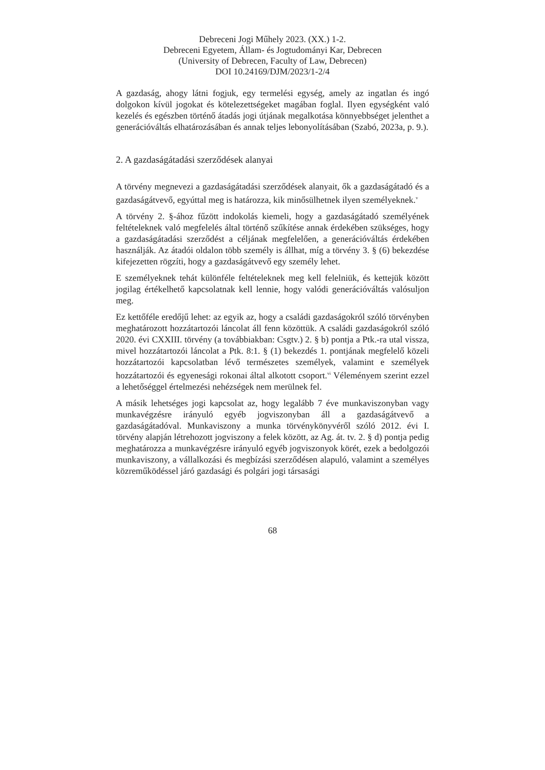Debreceni Jogi Műhely 2023. (XX.) 1-2.
Debreceni Egyetem, Állam- és Jogtudományi Kar, Debrecen
(University of Debrecen, Faculty of Law, Debrecen)
DOI 10.24169/DJM/2023/1-2/4
A gazdaság, ahogy látni fogjuk, egy termelési egység, amely az ingatlan és ingó dolgokon kívül jogokat és kötelezettségeket magában foglal. Ilyen egységként való kezelés és egészben történő átadás jogi útjának megalkotása könnyebbséget jelenthet a generációváltás elhatározásában és annak teljes lebonyolításában (Szabó, 2023a, p. 9.).
2. A gazdaságátadási szerződések alanyai
A törvény megnevezi a gazdaságátadási szerződések alanyait, ők a gazdaságátadó és a gazdaságátvevő, egyúttal meg is határozza, kik minősülhetnek ilyen személyeknek.<sup>v</sup>
A törvény 2. §-ához fűzött indokolás kiemeli, hogy a gazdaságátadó személyének feltételeknek való megfelelés által történő szűkítése annak érdekében szükséges, hogy a gazdaságátadási szerződést a céljának megfelelően, a generációváltás érdekében használják. Az átadói oldalon több személy is állhat, míg a törvény 3. § (6) bekezdése kifejezetten rögzíti, hogy a gazdaságátvevő egy személy lehet.
E személyeknek tehát különféle feltételeknek meg kell felelniük, és kettejük között jogilag értékelhető kapcsolatnak kell lennie, hogy valódi generációváltás valósuljon meg.
Ez kettőféle eredőjű lehet: az egyik az, hogy a családi gazdaságokról szóló törvényben meghatározott hozzátartozói láncolat áll fenn közöttük. A családi gazdaságokról szóló 2020. évi CXXIII. törvény (a továbbiakban: Csgtv.) 2. § b) pontja a Ptk.-ra utal vissza, mivel hozzátartozói láncolat a Ptk. 8:1. § (1) bekezdés 1. pontjának megfelelő közeli hozzátartozói kapcsolatban lévő természetes személyek, valamint e személyek hozzátartozói és egyenesági rokonai által alkotott csoport.<sup>vi</sup> Véleményem szerint ezzel a lehetőséggel értelmezési nehézségek nem merülnek fel.
A másik lehetséges jogi kapcsolat az, hogy legalább 7 éve munkaviszonyban vagy munkavégzésre irányuló egyéb jogviszonyban áll a gazdaságátvevő a gazdaságátadóval. Munkaviszony a munka törvénykönyvéről szóló 2012. évi I. törvény alapján létrehozott jogviszony a felek között, az Ag. át. tv. 2. § d) pontja pedig meghatározza a munkavégzésre irányuló egyéb jogviszonyok körét, ezek a bedolgozói munkaviszony, a vállalkozási és megbízási szerződésen alapuló, valamint a személyes közreműködéssel járó gazdasági és polgári jogi társasági
68